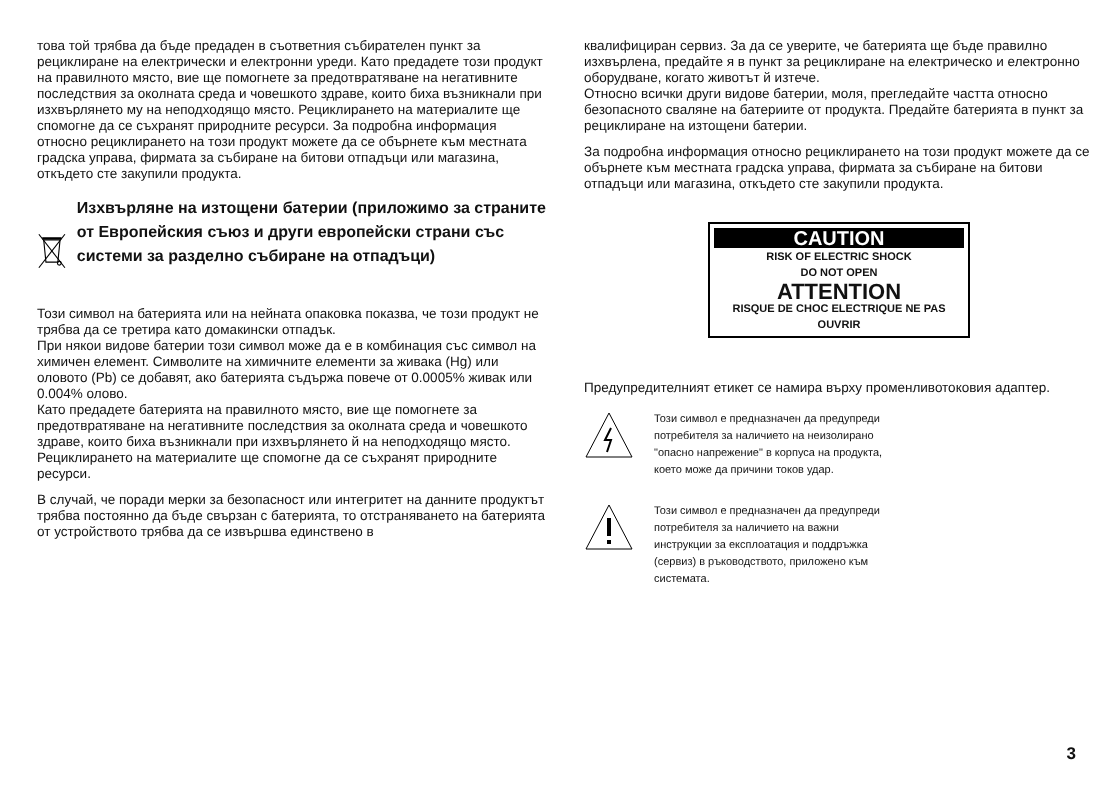това той трябва да бъде предаден в съответния събирателен пункт за рециклиране на електрически и електронни уреди. Като предадете този продукт на правилното място, вие ще помогнете за предотвратяване на негативните последствия за околната среда и човешкото здраве, които биха възникнали при изхвърлянето му на неподходящо място. Рециклирането на материалите ще спомогне да се съхранят природните ресурси. За подробна информация относно рециклирането на този продукт можете да се обърнете към местната градска управа, фирмата за събиране на битови отпадъци или магазина, откъдето сте закупили продукта.
Изхвърляне на изтощени батерии (приложимо за страните от Европейския съюз и други европейски страни със системи за разделно събиране на отпадъци)
Този символ на батерията или на нейната опаковка показва, че този продукт не трябва да се третира като домакински отпадък.
При някои видове батерии този символ може да е в комбинация със символ на химичен елемент. Символите на химичните елементи за живака (Hg) или оловото (Pb) се добавят, ако батерията съдържа повече от 0.0005% живак или 0.004% олово.
Като предадете батерията на правилното място, вие ще помогнете за предотвратяване на негативните последствия за околната среда и човешкото здраве, които биха възникнали при изхвърлянето й на неподходящо място. Рециклирането на материалите ще спомогне да се съхранят природните ресурси.
В случай, че поради мерки за безопасност или интегритет на данните продуктът трябва постоянно да бъде свързан с батерията, то отстраняването на батерията от устройството трябва да се извършва единствено в
квалифициран сервиз. За да се уверите, че батерията ще бъде правилно изхвърлена, предайте я в пункт за рециклиране на електрическо и електронно оборудване, когато животът й изтече.
Относно всички други видове батерии, моля, прегледайте частта относно безопасното сваляне на батериите от продукта. Предайте батерията в пункт за рециклиране на изтощени батерии.
За подробна информация относно рециклирането на този продукт можете да се обърнете към местната градска управа, фирмата за събиране на битови отпадъци или магазина, откъдето сте закупили продукта.
CAUTION
RISK OF ELECTRIC SHOCK
DO NOT OPEN
ATTENTION
RISQUE DE CHOC ELECTRIQUE NE PAS OUVRIR
Предупредителният етикет се намира върху променливотоковия адаптер.
Този символ е предназначен да предупреди потребителя за наличието на неизолирано "опасно напрежение" в корпуса на продукта, което може да причини токов удар.
Този символ е предназначен да предупреди потребителя за наличието на важни инструкции за експлоатация и поддръжка (сервиз) в ръководството, приложено към системата.
3